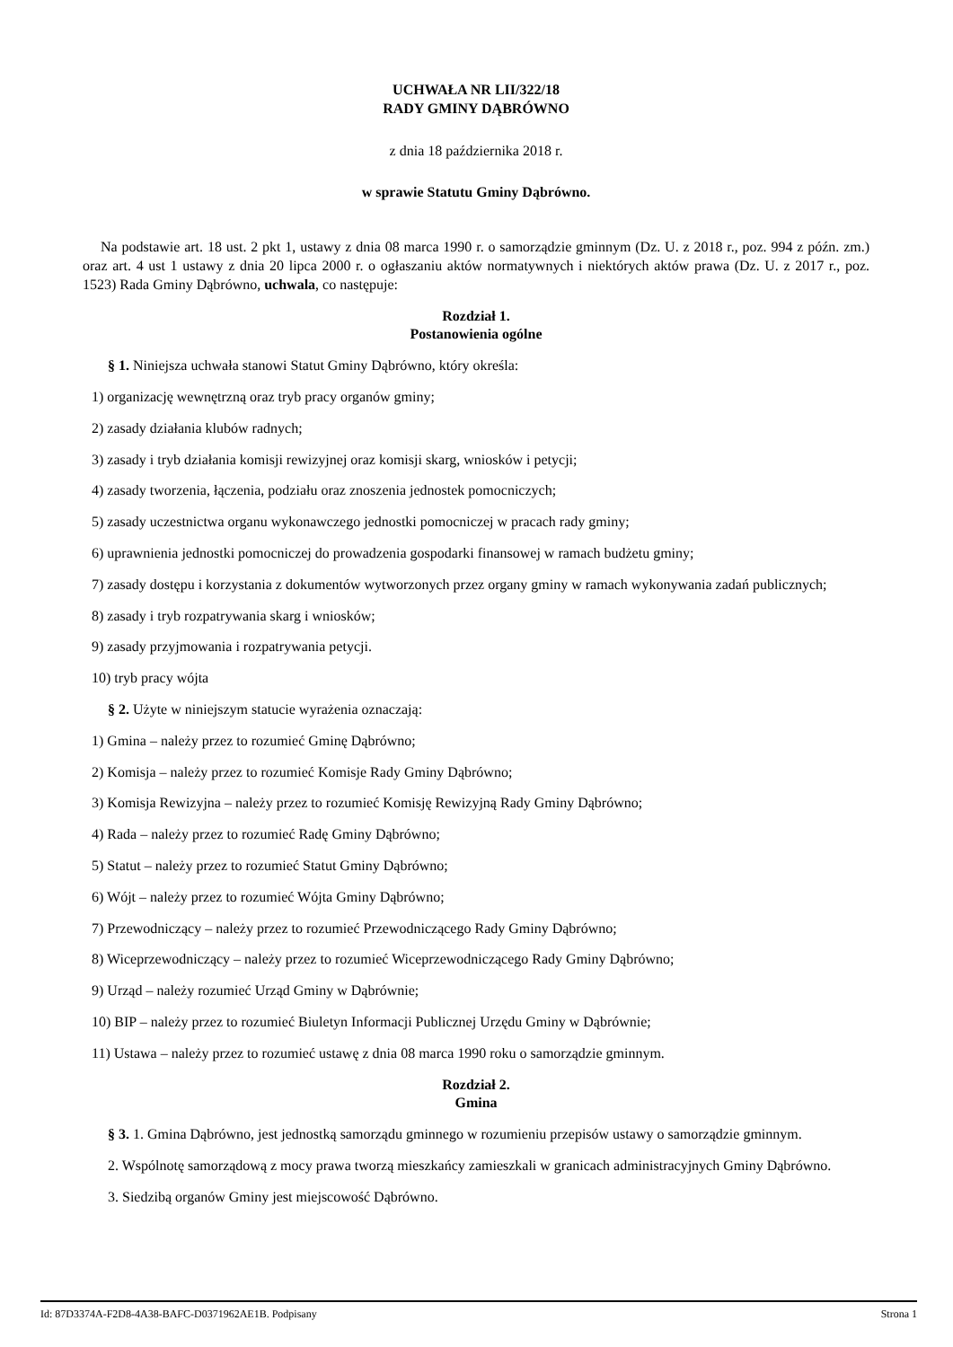UCHWAŁA NR LII/322/18
RADY GMINY DĄBRÓWNO
z dnia 18 października 2018 r.
w sprawie Statutu Gminy Dąbrówno.
Na podstawie art. 18 ust. 2 pkt 1, ustawy z dnia 08 marca 1990 r. o samorządzie gminnym (Dz. U. z 2018 r., poz. 994 z późn. zm.) oraz art. 4 ust 1 ustawy z dnia 20 lipca 2000 r. o ogłaszaniu aktów normatywnych i niektórych aktów prawa (Dz. U. z 2017 r., poz. 1523) Rada Gminy Dąbrówno, uchwala, co następuje:
Rozdział 1.
Postanowienia ogólne
§ 1. Niniejsza uchwała stanowi Statut Gminy Dąbrówno, który określa:
1) organizację wewnętrzną oraz tryb pracy organów gminy;
2) zasady działania klubów radnych;
3) zasady i tryb działania komisji rewizyjnej oraz komisji skarg, wniosków i petycji;
4) zasady tworzenia, łączenia, podziału oraz znoszenia jednostek pomocniczych;
5) zasady uczestnictwa organu wykonawczego jednostki pomocniczej w pracach rady gminy;
6) uprawnienia jednostki pomocniczej do prowadzenia gospodarki finansowej w ramach budżetu gminy;
7) zasady dostępu i korzystania z dokumentów wytworzonych przez organy gminy w ramach wykonywania zadań publicznych;
8) zasady i tryb rozpatrywania skarg i wniosków;
9) zasady przyjmowania i rozpatrywania petycji.
10) tryb pracy wójta
§ 2. Użyte w niniejszym statucie wyrażenia oznaczają:
1) Gmina – należy przez to rozumieć Gminę Dąbrówno;
2) Komisja – należy przez to rozumieć Komisje Rady Gminy Dąbrówno;
3) Komisja Rewizyjna – należy przez to rozumieć Komisję Rewizyjną Rady Gminy Dąbrówno;
4) Rada – należy przez to rozumieć Radę Gminy Dąbrówno;
5) Statut – należy przez to rozumieć Statut Gminy Dąbrówno;
6) Wójt – należy przez to rozumieć Wójta Gminy Dąbrówno;
7) Przewodniczący – należy przez to rozumieć Przewodniczącego Rady Gminy Dąbrówno;
8) Wiceprzewodniczący – należy przez to rozumieć Wiceprzewodniczącego Rady Gminy Dąbrówno;
9) Urząd – należy rozumieć Urząd Gminy w Dąbrównie;
10) BIP – należy przez to rozumieć Biuletyn Informacji Publicznej Urzędu Gminy w Dąbrównie;
11) Ustawa – należy przez to rozumieć ustawę z dnia 08 marca 1990 roku o samorządzie gminnym.
Rozdział 2.
Gmina
§ 3. 1. Gmina Dąbrówno, jest jednostką samorządu gminnego w rozumieniu przepisów ustawy o samorządzie gminnym.
2. Wspólnotę samorządową z mocy prawa tworzą mieszkańcy zamieszkali w granicach administracyjnych Gminy Dąbrówno.
3. Siedzibą organów Gminy jest miejscowość Dąbrówno.
Id: 87D3374A-F2D8-4A38-BAFC-D0371962AE1B. Podpisany Strona 1